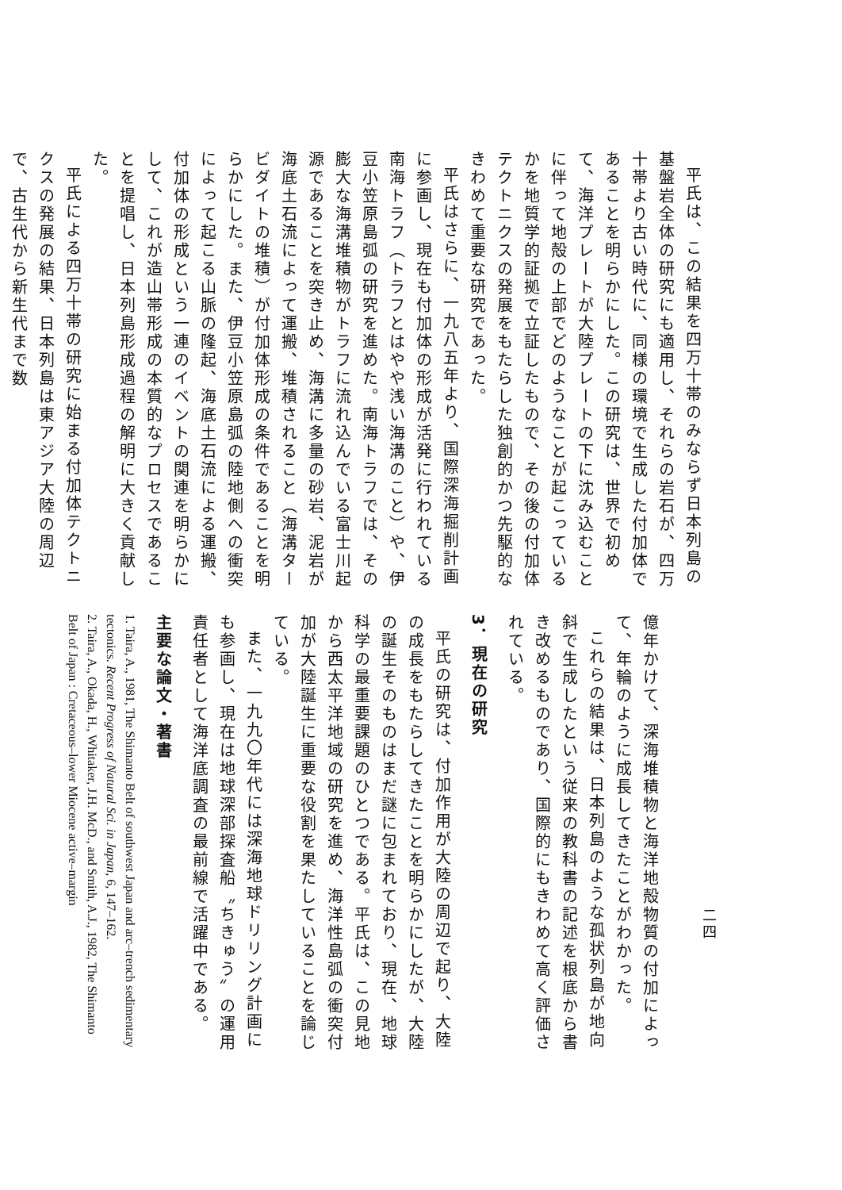平氏は、この結果を四万十帯のみならず日本列島の基盤岩全体の研究にも適用し、それらの岩石が、四万十帯より古い時代に、同様の環境で生成した付加体であることを明らかにした。この研究は、世界で初めて、海洋プレートが大陸プレートの下に沈み込むことに伴って地殻の上部でどのようなことが起こっているかを地質学的証拠で立証したもので、その後の付加体テクトニクスの発展をもたらした独創的かつ先駆的なきわめて重要な研究であった。
平氏はさらに、一九八五年より、国際深海掘削計画に参画し、現在も付加体の形成が活発に行われている南海トラフ（トラフとはやや浅い海溝のこと）や、伊豆小笠原島弧の研究を進めた。南海トラフでは、その膨大な海溝堆積物がトラフに流れ込んでいる富士川起源であることを突き止め、海溝に多量の砂岩、泥岩が海底土石流によって運搬、堆積されること（海溝タービダイトの堆積）が付加体形成の条件であることを明らかにした。また、伊豆小笠原島弧の陸地側への衝突によって起こる山脈の隆起、海底土石流による運搬、付加体の形成という一連のイベントの関連を明らかにして、これが造山帯形成の本質的なプロセスであることを提唱し、日本列島形成過程の解明に大きく貢献した。
平氏による四万十帯の研究に始まる付加体テクトニクスの発展の結果、日本列島は東アジア大陸の周辺で、古生代から新生代まで数
二四
億年かけて、深海堆積物と海洋地殻物質の付加によって、年輪のように成長してきたことがわかった。
これらの結果は、日本列島のような孤状列島が地向斜で生成したという従来の教科書の記述を根底から書き改めるものであり、国際的にもきわめて高く評価されている。
3．現在の研究
平氏の研究は、付加作用が大陸の周辺で起り、大陸の成長をもたらしてきたことを明らかにしたが、大陸の誕生そのものはまだ謎に包まれており、現在、地球科学の最重要課題のひとつである。平氏は、この見地から西太平洋地域の研究を進め、海洋性島弧の衝突付加が大陸誕生に重要な役割を果たしていることを論じている。
また、一九九〇年代には深海地球ドリリング計画にも参画し、現在は地球深部探査船〝ちきゅう〟の運用責任者として海洋底調査の最前線で活躍中である。
主要な論文・著書
1. Taira, A., 1981, The Shimanto Belt of southwest Japan and arc–trench sedimentary tectonics. Recent Progress of Natural Sci. in Japan, 6, 147–162.
2. Taira, A., Okada, H., Whitaker, J.H. McD., and Smith, A.J., 1982, The Shimanto Belt of Japan : Cretaceous–lower Miocene active–margin